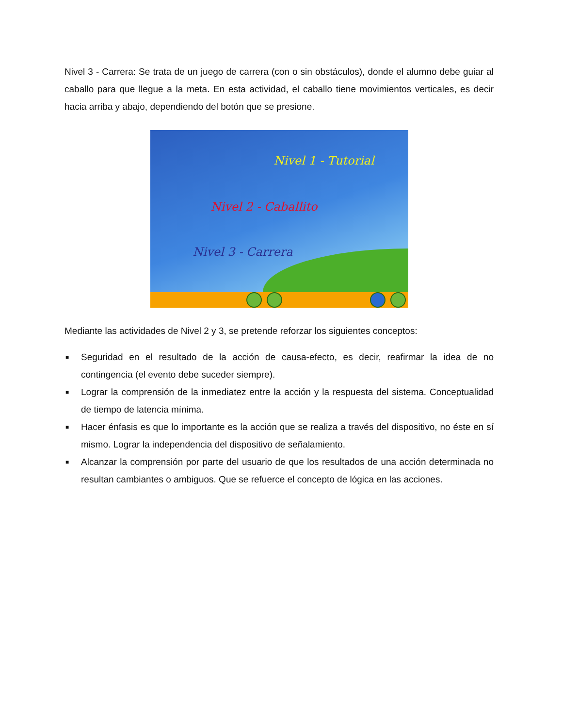Nivel 3 - Carrera: Se trata de un juego de carrera (con o sin obstáculos), donde el alumno debe guiar al caballo para que llegue a la meta. En esta actividad, el caballo tiene movimientos verticales, es decir hacia arriba y abajo, dependiendo del botón que se presione.
Nivel 1 - Tutorial
Nivel 2 - Caballito
Nivel 3 - Carrera
Mediante las actividades de Nivel 2 y 3, se pretende reforzar los siguientes conceptos:
■ Seguridad en el resultado de la acción de causa-efecto, es decir, reafirmar la idea de no contingencia (el evento debe suceder siempre).
■ Lograr la comprensión de la inmediatez entre la acción y la respuesta del sistema. Conceptualidad de tiempo de latencia mínima.
■ Hacer énfasis es que lo importante es la acción que se realiza a través del dispositivo, no éste en sí mismo. Lograr la independencia del dispositivo de señalamiento.
■ Alcanzar la comprensión por parte del usuario de que los resultados de una acción determinada no resultan cambiantes o ambiguos. Que se refuerce el concepto de lógica en las acciones.